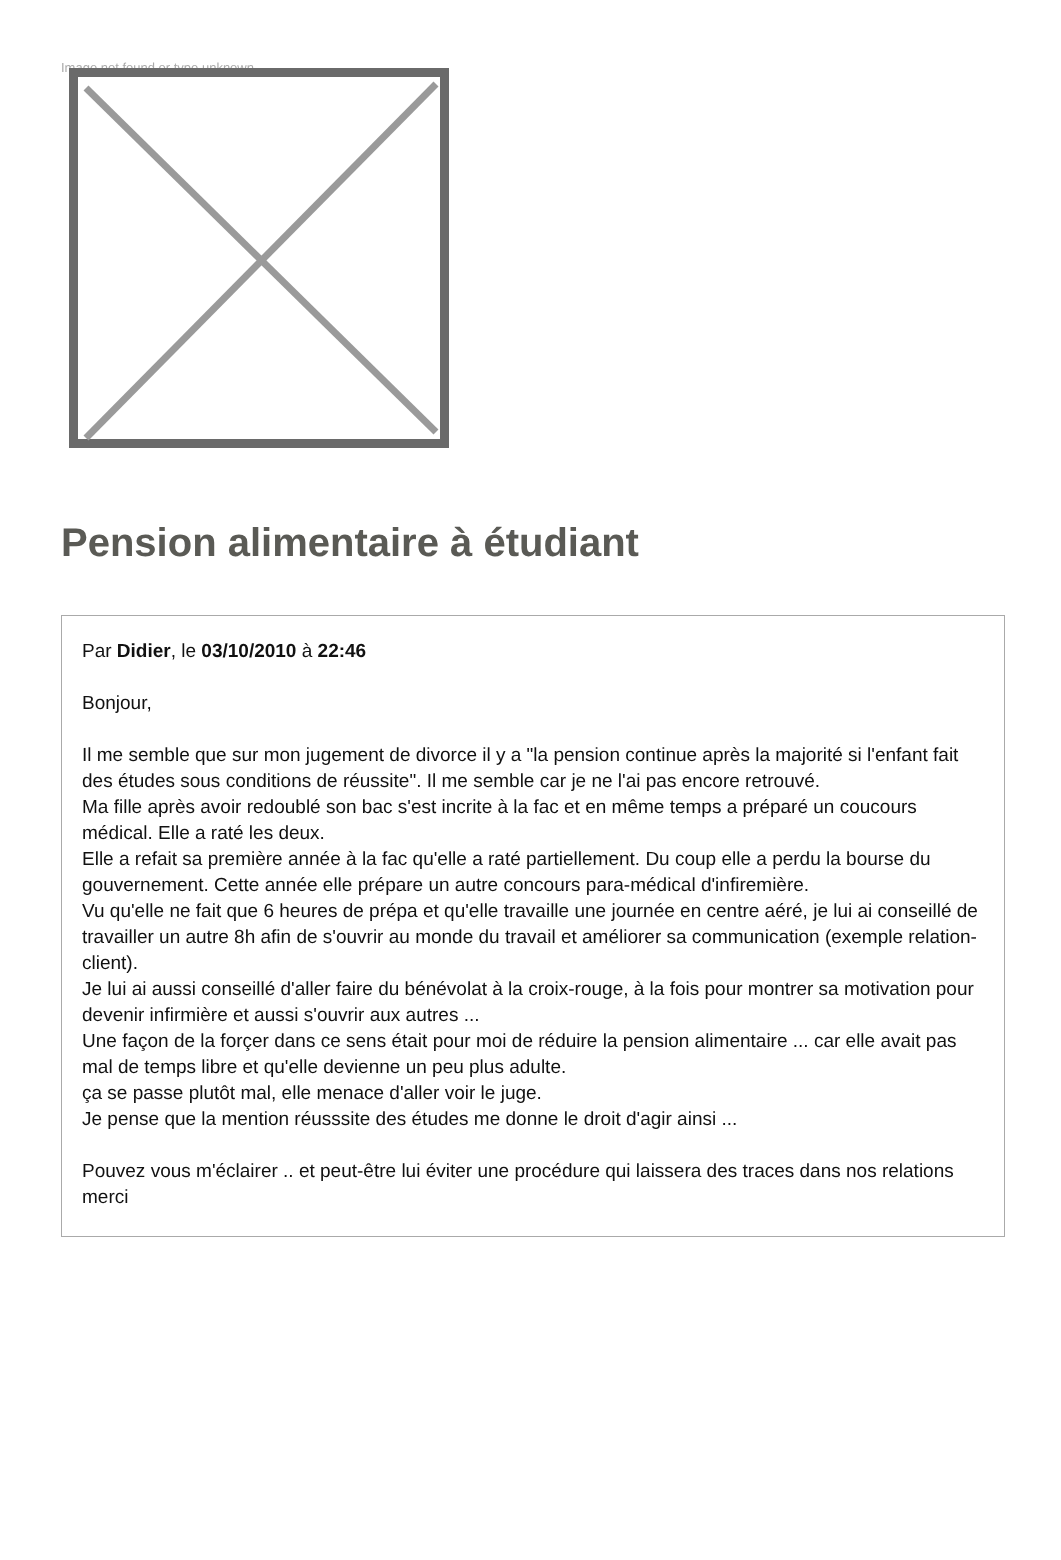Image not found or type unknown
Pension alimentaire à étudiant
Par Didier, le 03/10/2010 à 22:46
Bonjour,
Il me semble que sur mon jugement de divorce il y a "la pension continue après la majorité si l'enfant fait des études sous conditions de réussite". Il me semble car je ne l'ai pas encore retrouvé.
Ma fille après avoir redoublé son bac s'est incrite à la fac et en même temps a préparé un coucours médical. Elle a raté les deux.
Elle a refait sa première année à la fac qu'elle a raté partiellement. Du coup elle a perdu la bourse du gouvernement. Cette année elle prépare un autre concours para-médical d'infiremière.
Vu qu'elle ne fait que 6 heures de prépa et qu'elle travaille une journée en centre aéré, je lui ai conseillé de travailler un autre 8h afin de s'ouvrir au monde du travail et améliorer sa communication (exemple relation-client).
Je lui ai aussi conseillé d'aller faire du bénévolat à la croix-rouge, à la fois pour montrer sa motivation pour devenir infirmière et aussi s'ouvrir aux autres ...
Une façon de la forçer dans ce sens était pour moi de réduire la pension alimentaire ... car elle avait pas mal de temps libre et qu'elle devienne un peu plus adulte.
ça se passe plutôt mal, elle menace d'aller voir le juge.
Je pense que la mention réusssite des études me donne le droit d'agir ainsi ...
Pouvez vous m'éclairer .. et peut-être lui éviter une procédure qui laissera des traces dans nos relations
merci